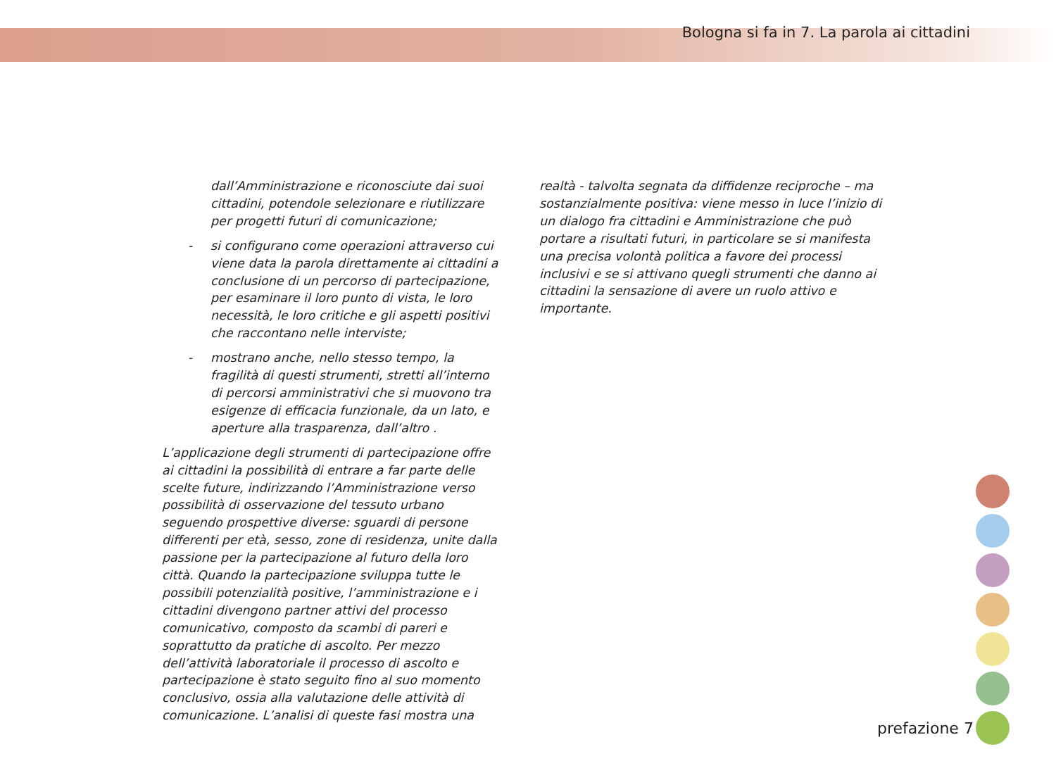Bologna si fa in 7. La parola ai cittadini
dall’Amministrazione e riconosciute dai suoi cittadini, potendole selezionare e riutilizzare per progetti futuri di comunicazione;
- si configurano come operazioni attraverso cui viene data la parola direttamente ai cittadini a conclusione di un percorso di partecipazione, per esaminare il loro punto di vista, le loro necessità, le loro critiche e gli aspetti positivi che raccontano nelle interviste;
- mostrano anche, nello stesso tempo, la fragilità di questi strumenti, stretti all’interno di percorsi amministrativi che si muovono tra esigenze di efficacia funzionale, da un lato, e aperture alla trasparenza, dall’altro .
L’applicazione degli strumenti di partecipazione offre ai cittadini la possibilità di entrare a far parte delle scelte future, indirizzando l’Amministrazione verso possibilità di osservazione del tessuto urbano seguendo prospettive diverse: sguardi di persone differenti per età, sesso, zone di residenza, unite dalla passione per la partecipazione al futuro della loro città. Quando la partecipazione sviluppa tutte le possibili potenzialità positive, l’amministrazione e i cittadini divengono partner attivi del processo comunicativo, composto da scambi di pareri e soprattutto da pratiche di ascolto. Per mezzo dell’attività laboratoriale il processo di ascolto e partecipazione è stato seguito fino al suo momento conclusivo, ossia alla valutazione delle attività di comunicazione. L’analisi di queste fasi mostra una
realtà - talvolta segnata da diffidenze reciproche – ma sostanzialmente positiva: viene messo in luce l’inizio di un dialogo fra cittadini e Amministrazione che può portare a risultati futuri, in particolare se si manifesta una precisa volontà politica a favore dei processi inclusivi e se si attivano quegli strumenti che danno ai cittadini la sensazione di avere un ruolo attivo e importante.
prefazione 7